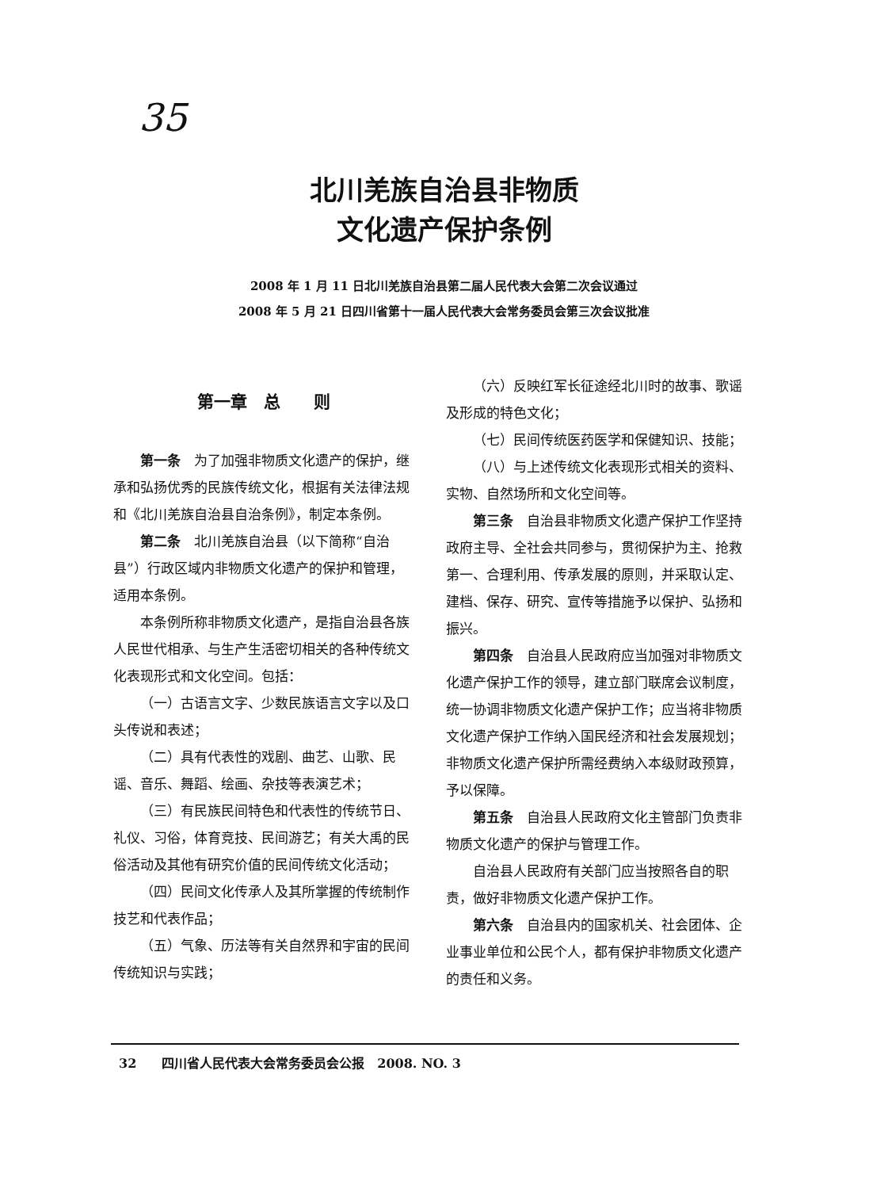35
北川羌族自治县非物质
文化遗产保护条例
2008 年 1 月 11 日北川羌族自治县第二届人民代表大会第二次会议通过
2008 年 5 月 21 日四川省第十一届人民代表大会常务委员会第三次会议批准
第一章　总　　则
第一条　为了加强非物质文化遗产的保护，继承和弘扬优秀的民族传统文化，根据有关法律法规和《北川羌族自治县自治条例》，制定本条例。
第二条　北川羌族自治县（以下简称“自治县”）行政区域内非物质文化遗产的保护和管理，适用本条例。
本条例所称非物质文化遗产，是指自治县各族人民世代相承、与生产生活密切相关的各种传统文化表现形式和文化空间。包括：
（一）古语言文字、少数民族语言文字以及口头传说和表述；
（二）具有代表性的戏剧、曲艺、山歌、民谣、音乐、舞蹈、绘画、杂技等表演艺术；
（三）有民族民间特色和代表性的传统节日、礼仪、习俗，体育竞技、民间游艺；有关大禹的民俗活动及其他有研究价值的民间传统文化活动；
（四）民间文化传承人及其所掌握的传统制作技艺和代表作品；
（五）气象、历法等有关自然界和宇宙的民间传统知识与实践；
（六）反映红军长征途经北川时的故事、歌谣及形成的特色文化；
（七）民间传统医药医学和保健知识、技能；
（八）与上述传统文化表现形式相关的资料、实物、自然场所和文化空间等。
第三条　自治县非物质文化遗产保护工作坚持政府主导、全社会共同参与，贯彻保护为主、抢救第一、合理利用、传承发展的原则，并采取认定、建档、保存、研究、宣传等措施予以保护、弘扬和振兴。
第四条　自治县人民政府应当加强对非物质文化遗产保护工作的领导，建立部门联席会议制度，统一协调非物质文化遗产保护工作；应当将非物质文化遗产保护工作纳入国民经济和社会发展规划；非物质文化遗产保护所需经费纳入本级财政预算，予以保障。
第五条　自治县人民政府文化主管部门负责非物质文化遗产的保护与管理工作。
自治县人民政府有关部门应当按照各自的职责，做好非物质文化遗产保护工作。
第六条　自治县内的国家机关、社会团体、企业事业单位和公民个人，都有保护非物质文化遗产的责任和义务。
32　　四川省人民代表大会常务委员会公报　2008. NO. 3